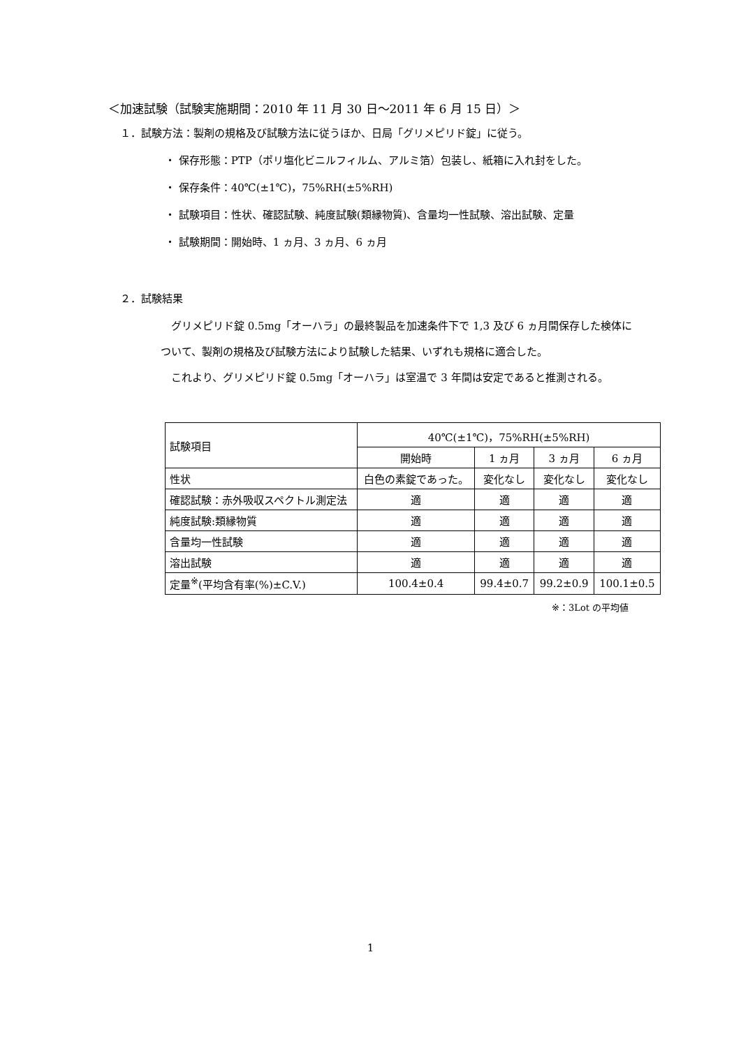＜加速試験（試験実施期間：2010 年 11 月 30 日～2011 年 6 月 15 日）＞
１．試験方法：製剤の規格及び試験方法に従うほか、日局「グリメピリド錠」に従う。
・ 保存形態：PTP（ポリ塩化ビニルフィルム、アルミ箔）包装し、紙箱に入れ封をした。
・ 保存条件：40℃(±1℃)，75%RH(±5%RH)
・ 試験項目：性状、確認試験、純度試験(類縁物質)、含量均一性試験、溶出試験、定量
・ 試験期間：開始時、1 ヵ月、3 ヵ月、6 ヵ月
２．試験結果
グリメピリド錠 0.5mg「オーハラ」の最終製品を加速条件下で 1,3 及び 6 ヵ月間保存した検体について、製剤の規格及び試験方法により試験した結果、いずれも規格に適合した。
これより、グリメピリド錠 0.5mg「オーハラ」は室温で 3 年間は安定であると推測される。
| 試験項目 | 40℃(±1℃)，75%RH(±5%RH) | | | |
| | 開始時 | 1 ヵ月 | 3 ヵ月 | 6 ヵ月 |
| 性状 | 白色の素錠であった。 | 変化なし | 変化なし | 変化なし |
| 確認試験：赤外吸収スペクトル測定法 | 適 | 適 | 適 | 適 |
| 純度試験:類縁物質 | 適 | 適 | 適 | 適 |
| 含量均一性試験 | 適 | 適 | 適 | 適 |
| 溶出試験 | 適 | 適 | 適 | 適 |
| 定量<sup>※</sup>(平均含有率(%)±C.V.) | 100.4±0.4 | 99.4±0.7 | 99.2±0.9 | 100.1±0.5 |
※：3Lot の平均値
1